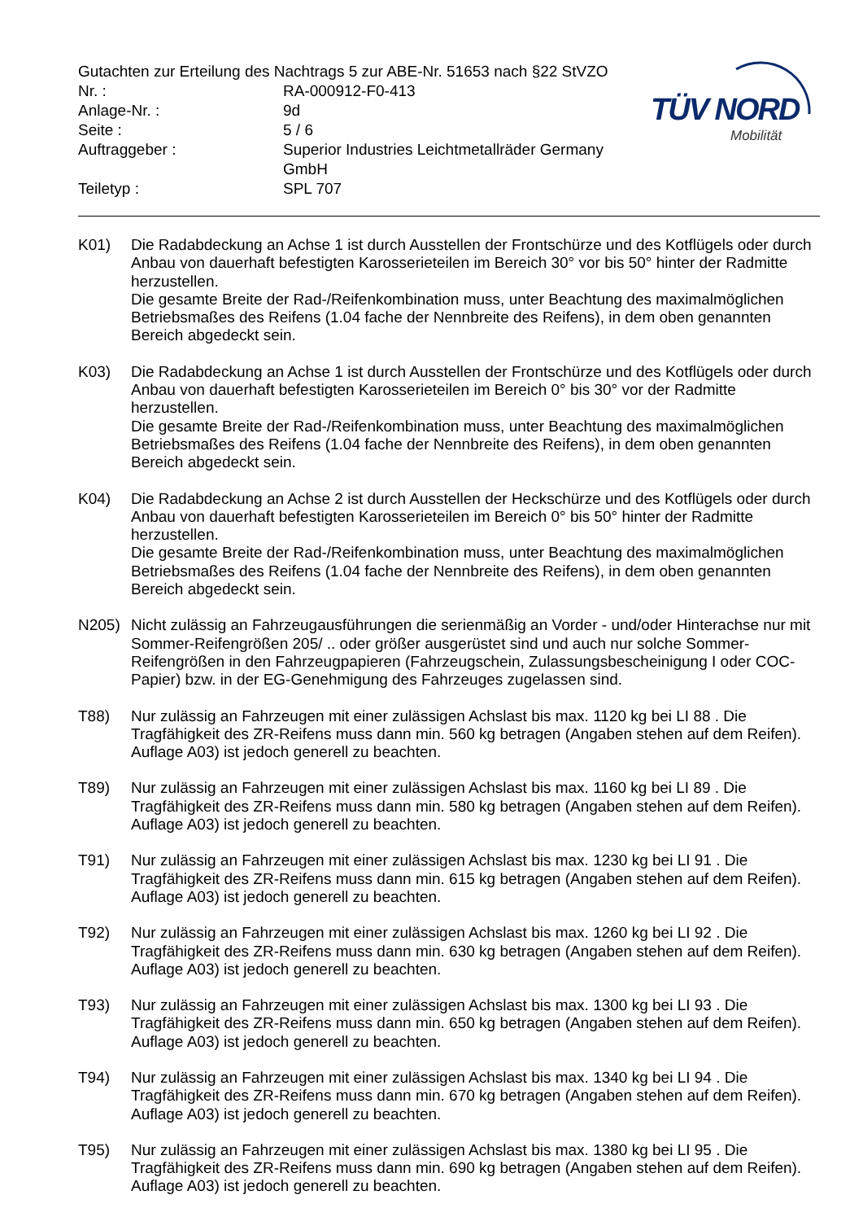Gutachten zur Erteilung des Nachtrags 5 zur ABE-Nr. 51653 nach §22 StVZO
| Nr. : | RA-000912-F0-413 |
| Anlage-Nr. : | 9d |
| Seite : | 5 / 6 |
| Auftraggeber : | Superior Industries Leichtmetallräder Germany GmbH |
| Teiletyp : | SPL 707 |
TÜV NORD
Mobilität
K01) Die Radabdeckung an Achse 1 ist durch Ausstellen der Frontschürze und des Kotflügels oder durch Anbau von dauerhaft befestigten Karosserieteilen im Bereich 30° vor bis 50° hinter der Radmitte herzustellen.
Die gesamte Breite der Rad-/Reifenkombination muss, unter Beachtung des maximalmöglichen Betriebsmaßes des Reifens (1.04 fache der Nennbreite des Reifens), in dem oben genannten Bereich abgedeckt sein.
K03) Die Radabdeckung an Achse 1 ist durch Ausstellen der Frontschürze und des Kotflügels oder durch Anbau von dauerhaft befestigten Karosserieteilen im Bereich 0° bis 30° vor der Radmitte herzustellen.
Die gesamte Breite der Rad-/Reifenkombination muss, unter Beachtung des maximalmöglichen Betriebsmaßes des Reifens (1.04 fache der Nennbreite des Reifens), in dem oben genannten Bereich abgedeckt sein.
K04) Die Radabdeckung an Achse 2 ist durch Ausstellen der Heckschürze und des Kotflügels oder durch Anbau von dauerhaft befestigten Karosserieteilen im Bereich 0° bis 50° hinter der Radmitte herzustellen.
Die gesamte Breite der Rad-/Reifenkombination muss, unter Beachtung des maximalmöglichen Betriebsmaßes des Reifens (1.04 fache der Nennbreite des Reifens), in dem oben genannten Bereich abgedeckt sein.
N205) Nicht zulässig an Fahrzeugausführungen die serienmäßig an Vorder - und/oder Hinterachse nur mit Sommer-Reifengrößen 205/ .. oder größer ausgerüstet sind und auch nur solche Sommer-Reifengrößen in den Fahrzeugpapieren (Fahrzeugschein, Zulassungsbescheinigung I oder COC- Papier) bzw. in der EG-Genehmigung des Fahrzeuges zugelassen sind.
T88) Nur zulässig an Fahrzeugen mit einer zulässigen Achslast bis max. 1120 kg bei LI 88 . Die Tragfähigkeit des ZR-Reifens muss dann min. 560 kg betragen (Angaben stehen auf dem Reifen). Auflage A03) ist jedoch generell zu beachten.
T89) Nur zulässig an Fahrzeugen mit einer zulässigen Achslast bis max. 1160 kg bei LI 89 . Die Tragfähigkeit des ZR-Reifens muss dann min. 580 kg betragen (Angaben stehen auf dem Reifen). Auflage A03) ist jedoch generell zu beachten.
T91) Nur zulässig an Fahrzeugen mit einer zulässigen Achslast bis max. 1230 kg bei LI 91 . Die Tragfähigkeit des ZR-Reifens muss dann min. 615 kg betragen (Angaben stehen auf dem Reifen). Auflage A03) ist jedoch generell zu beachten.
T92) Nur zulässig an Fahrzeugen mit einer zulässigen Achslast bis max. 1260 kg bei LI 92 . Die Tragfähigkeit des ZR-Reifens muss dann min. 630 kg betragen (Angaben stehen auf dem Reifen). Auflage A03) ist jedoch generell zu beachten.
T93) Nur zulässig an Fahrzeugen mit einer zulässigen Achslast bis max. 1300 kg bei LI 93 . Die Tragfähigkeit des ZR-Reifens muss dann min. 650 kg betragen (Angaben stehen auf dem Reifen). Auflage A03) ist jedoch generell zu beachten.
T94) Nur zulässig an Fahrzeugen mit einer zulässigen Achslast bis max. 1340 kg bei LI 94 . Die Tragfähigkeit des ZR-Reifens muss dann min. 670 kg betragen (Angaben stehen auf dem Reifen). Auflage A03) ist jedoch generell zu beachten.
T95) Nur zulässig an Fahrzeugen mit einer zulässigen Achslast bis max. 1380 kg bei LI 95 . Die Tragfähigkeit des ZR-Reifens muss dann min. 690 kg betragen (Angaben stehen auf dem Reifen). Auflage A03) ist jedoch generell zu beachten.